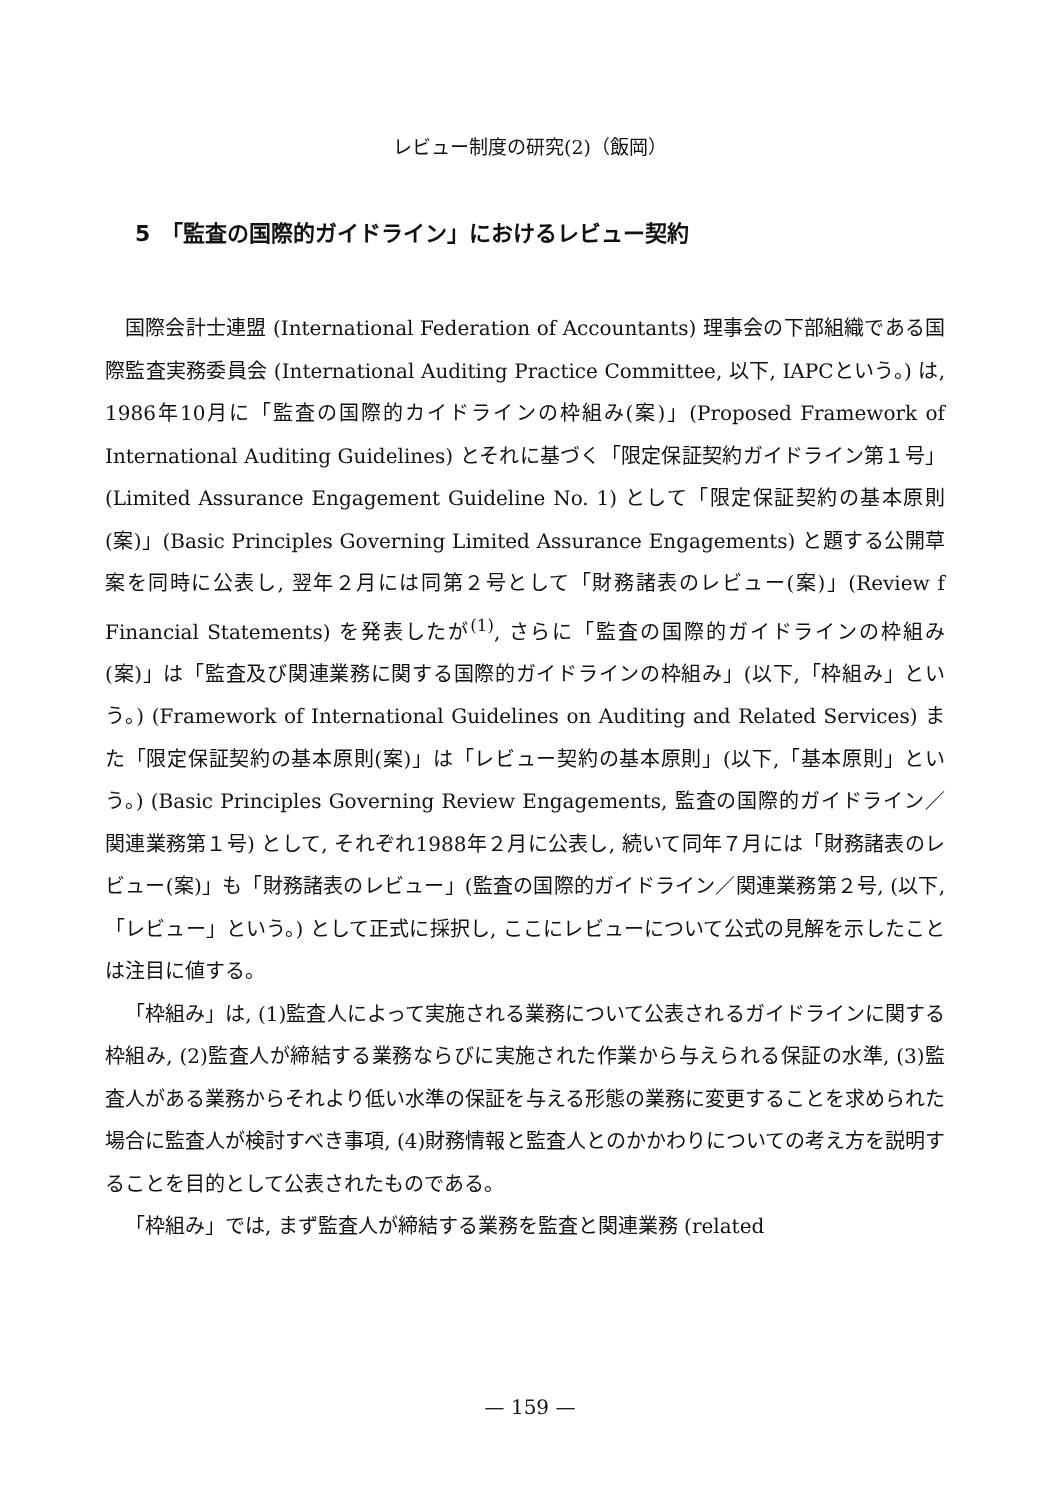レビュー制度の研究(2)（飯岡）
5　「監査の国際的ガイドライン」におけるレビュー契約
国際会計士連盟 (International Federation of Accountants) 理事会の下部組織である国際監査実務委員会 (International Auditing Practice Committee, 以下, IAPCという。) は, 1986年10月に「監査の国際的カイドラインの枠組み(案)」(Proposed Framework of International Auditing Guidelines) とそれに基づく「限定保証契約ガイドライン第１号」(Limited Assurance Engagement Guideline No. 1) として「限定保証契約の基本原則(案)」(Basic Principles Governing Limited Assurance Engagements) と題する公開草案を同時に公表し, 翌年２月には同第２号として「財務諸表のレビュー(案)」(Review f Financial Statements) を発表したが<sup>(1)</sup>, さらに「監査の国際的ガイドラインの枠組み(案)」は「監査及び関連業務に関する国際的ガイドラインの枠組み」(以下,「枠組み」という。) (Framework of International Guidelines on Auditing and Related Services) また「限定保証契約の基本原則(案)」は「レビュー契約の基本原則」(以下,「基本原則」という。) (Basic Principles Governing Review Engagements, 監査の国際的ガイドライン／関連業務第１号) として, それぞれ1988年２月に公表し, 続いて同年７月には「財務諸表のレビュー(案)」も「財務諸表のレビュー」(監査の国際的ガイドライン／関連業務第２号, (以下,「レビュー」という。) として正式に採択し, ここにレビューについて公式の見解を示したことは注目に値する。
「枠組み」は, (1)監査人によって実施される業務について公表されるガイドラインに関する枠組み, (2)監査人が締結する業務ならびに実施された作業から与えられる保証の水準, (3)監査人がある業務からそれより低い水準の保証を与える形態の業務に変更することを求められた場合に監査人が検討すべき事項, (4)財務情報と監査人とのかかわりについての考え方を説明することを目的として公表されたものである。
「枠組み」では, まず監査人が締結する業務を監査と関連業務 (related
— 159 —